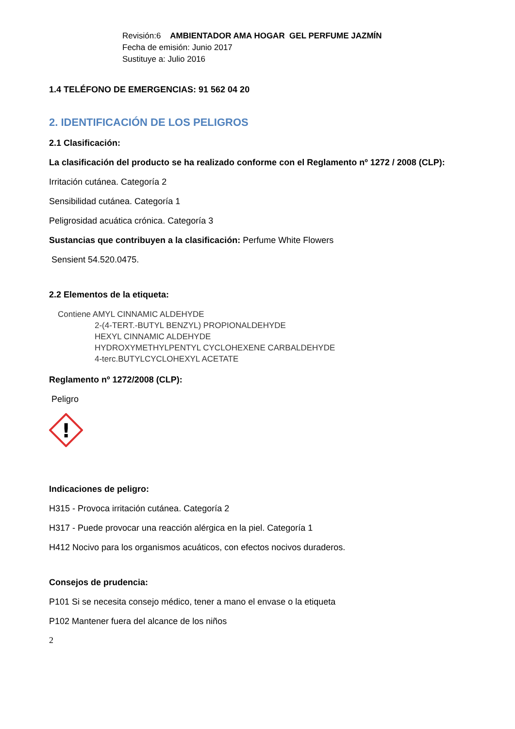Revisión:6 AMBIENTADOR AMA HOGAR GEL PERFUME JAZMÍN
Fecha de emisión: Junio 2017
Sustituye a: Julio 2016
1.4 TELÉFONO DE EMERGENCIAS: 91 562 04 20
2. IDENTIFICACIÓN DE LOS PELIGROS
2.1 Clasificación:
La clasificación del producto se ha realizado conforme con el Reglamento nº 1272 / 2008 (CLP):
Irritación cutánea. Categoría 2
Sensibilidad cutánea. Categoría 1
Peligrosidad acuática crónica. Categoría 3
Sustancias que contribuyen a la clasificación: Perfume White Flowers
Sensient 54.520.0475.
2.2 Elementos de la etiqueta:
Contiene AMYL CINNAMIC ALDEHYDE
2-(4-TERT.-BUTYL BENZYL) PROPIONALDEHYDE
HEXYL CINNAMIC ALDEHYDE
HYDROXYMETHYLPENTYL CYCLOHEXENE CARBALDEHYDE
4-terc.BUTYLCYCLOHEXYL ACETATE
Reglamento nº 1272/2008 (CLP):
Peligro
!
Indicaciones de peligro:
H315 - Provoca irritación cutánea. Categoría 2
H317 - Puede provocar una reacción alérgica en la piel. Categoría 1
H412 Nocivo para los organismos acuáticos, con efectos nocivos duraderos.
Consejos de prudencia:
P101 Si se necesita consejo médico, tener a mano el envase o la etiqueta
P102 Mantener fuera del alcance de los niños
2